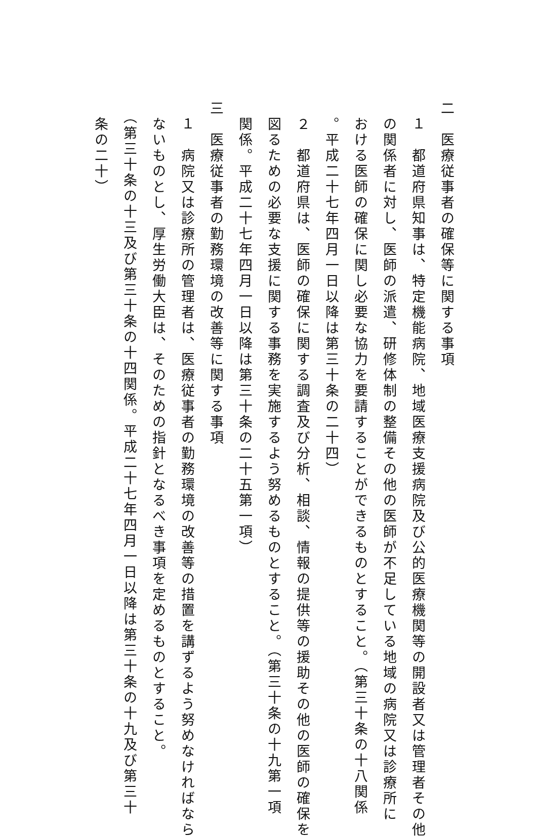二　医療従事者の確保等に関する事項
　１　都道府県知事は、特定機能病院、地域医療支援病院及び公的医療機関等の開設者又は管理者その他
　の関係者に対し、医師の派遣、研修体制の整備その他の医師が不足している地域の病院又は診療所に
　おける医師の確保に関し必要な協力を要請することができるものとすること。（第三十条の十八関係
　。平成二十七年四月一日以降は第三十条の二十四）
　２　都道府県は、医師の確保に関する調査及び分析、相談、情報の提供等の援助その他の医師の確保を
　図るための必要な支援に関する事務を実施するよう努めるものとすること。（第三十条の十九第一項
　関係。平成二十七年四月一日以降は第三十条の二十五第一項）
三　医療従事者の勤務環境の改善等に関する事項
　１　病院又は診療所の管理者は、医療従事者の勤務環境の改善等の措置を講ずるよう努めなければなら
　ないものとし、厚生労働大臣は、そのための指針となるべき事項を定めるものとすること。
　（第三十条の十三及び第三十条の十四関係。平成二十七年四月一日以降は第三十条の十九及び第三十
　条の二十）